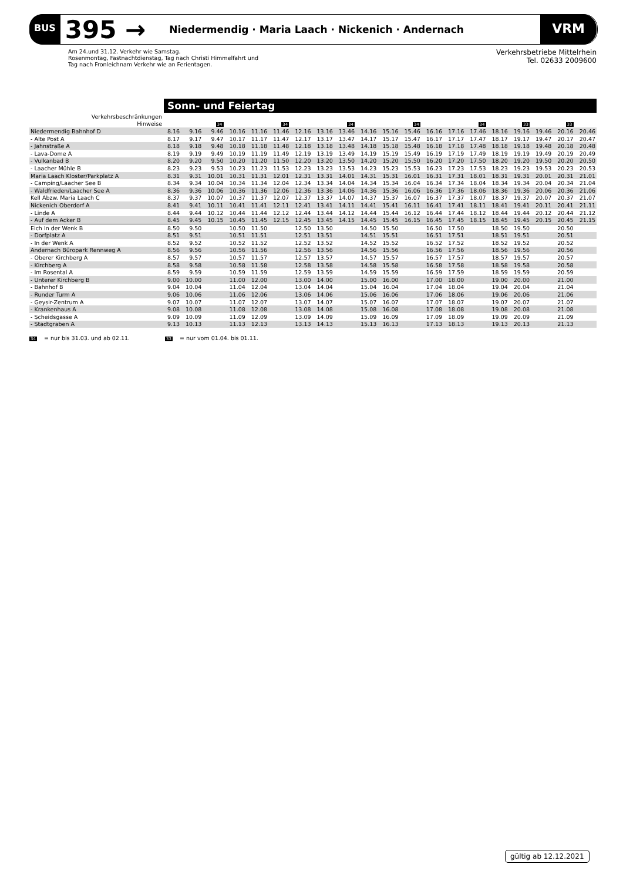BUS 395 → Niedermendig · Maria Laach · Nickenich · Andernach VRM
Am 24.und 31.12. Verkehr wie Samstag.
Rosenmontag, Fastnachtdienstag, Tag nach Christi Himmelfahrt und
Tag nach Fronleichnam Verkehr wie an Ferientagen.
Verkehrsbetriebe Mittelrhein
Tel. 02633 2009600
Sonn- und Feiertag
| Verkehrsbeschränkungen | | | | | | | | | | | | | | | | | | | | |
| Hinweise | | | 34 | | | 34 | | | 34 | | | 34 | | | 34 | | 33 | | 33 | |
| Niedermendig Bahnhof D | 8.16 | 9.16 | 9.46 | 10.16 | 11.16 | 11.46 | 12.16 | 13.16 | 13.46 | 14.16 | 15.16 | 15.46 | 16.16 | 17.16 | 17.46 | 18.16 | 19.16 | 19.46 | 20.16 | 20.46 |
| - Alte Post A | 8.17 | 9.17 | 9.47 | 10.17 | 11.17 | 11.47 | 12.17 | 13.17 | 13.47 | 14.17 | 15.17 | 15.47 | 16.17 | 17.17 | 17.47 | 18.17 | 19.17 | 19.47 | 20.17 | 20.47 |
| - Jahnstraße A | 8.18 | 9.18 | 9.48 | 10.18 | 11.18 | 11.48 | 12.18 | 13.18 | 13.48 | 14.18 | 15.18 | 15.48 | 16.18 | 17.18 | 17.48 | 18.18 | 19.18 | 19.48 | 20.18 | 20.48 |
| - Lava-Dome A | 8.19 | 9.19 | 9.49 | 10.19 | 11.19 | 11.49 | 12.19 | 13.19 | 13.49 | 14.19 | 15.19 | 15.49 | 16.19 | 17.19 | 17.49 | 18.19 | 19.19 | 19.49 | 20.19 | 20.49 |
| - Vulkanbad B | 8.20 | 9.20 | 9.50 | 10.20 | 11.20 | 11.50 | 12.20 | 13.20 | 13.50 | 14.20 | 15.20 | 15.50 | 16.20 | 17.20 | 17.50 | 18.20 | 19.20 | 19.50 | 20.20 | 20.50 |
| - Laacher Mühle B | 8.23 | 9.23 | 9.53 | 10.23 | 11.23 | 11.53 | 12.23 | 13.23 | 13.53 | 14.23 | 15.23 | 15.53 | 16.23 | 17.23 | 17.53 | 18.23 | 19.23 | 19.53 | 20.23 | 20.53 |
| Maria Laach Kloster/Parkplatz A | 8.31 | 9.31 | 10.01 | 10.31 | 11.31 | 12.01 | 12.31 | 13.31 | 14.01 | 14.31 | 15.31 | 16.01 | 16.31 | 17.31 | 18.01 | 18.31 | 19.31 | 20.01 | 20.31 | 21.01 |
| - Camping/Laacher See B | 8.34 | 9.34 | 10.04 | 10.34 | 11.34 | 12.04 | 12.34 | 13.34 | 14.04 | 14.34 | 15.34 | 16.04 | 16.34 | 17.34 | 18.04 | 18.34 | 19.34 | 20.04 | 20.34 | 21.04 |
| - Waldfrieden/Laacher See A | 8.36 | 9.36 | 10.06 | 10.36 | 11.36 | 12.06 | 12.36 | 13.36 | 14.06 | 14.36 | 15.36 | 16.06 | 16.36 | 17.36 | 18.06 | 18.36 | 19.36 | 20.06 | 20.36 | 21.06 |
| Kell Abzw. Maria Laach C | 8.37 | 9.37 | 10.07 | 10.37 | 11.37 | 12.07 | 12.37 | 13.37 | 14.07 | 14.37 | 15.37 | 16.07 | 16.37 | 17.37 | 18.07 | 18.37 | 19.37 | 20.07 | 20.37 | 21.07 |
| Nickenich Oberdorf A | 8.41 | 9.41 | 10.11 | 10.41 | 11.41 | 12.11 | 12.41 | 13.41 | 14.11 | 14.41 | 15.41 | 16.11 | 16.41 | 17.41 | 18.11 | 18.41 | 19.41 | 20.11 | 20.41 | 21.11 |
| - Linde A | 8.44 | 9.44 | 10.12 | 10.44 | 11.44 | 12.12 | 12.44 | 13.44 | 14.12 | 14.44 | 15.44 | 16.12 | 16.44 | 17.44 | 18.12 | 18.44 | 19.44 | 20.12 | 20.44 | 21.12 |
| - Auf dem Acker B | 8.45 | 9.45 | 10.15 | 10.45 | 11.45 | 12.15 | 12.45 | 13.45 | 14.15 | 14.45 | 15.45 | 16.15 | 16.45 | 17.45 | 18.15 | 18.45 | 19.45 | 20.15 | 20.45 | 21.15 |
| Eich In der Wenk B | 8.50 | 9.50 | | 10.50 | 11.50 | | 12.50 | 13.50 | | 14.50 | 15.50 | | 16.50 | 17.50 | | 18.50 | 19.50 | | 20.50 | |
| - Dorfplatz A | 8.51 | 9.51 | | 10.51 | 11.51 | | 12.51 | 13.51 | | 14.51 | 15.51 | | 16.51 | 17.51 | | 18.51 | 19.51 | | 20.51 | |
| - In der Wenk A | 8.52 | 9.52 | | 10.52 | 11.52 | | 12.52 | 13.52 | | 14.52 | 15.52 | | 16.52 | 17.52 | | 18.52 | 19.52 | | 20.52 | |
| Andernach Büropark Rennweg A | 8.56 | 9.56 | | 10.56 | 11.56 | | 12.56 | 13.56 | | 14.56 | 15.56 | | 16.56 | 17.56 | | 18.56 | 19.56 | | 20.56 | |
| - Oberer Kirchberg A | 8.57 | 9.57 | | 10.57 | 11.57 | | 12.57 | 13.57 | | 14.57 | 15.57 | | 16.57 | 17.57 | | 18.57 | 19.57 | | 20.57 | |
| - Kirchberg A | 8.58 | 9.58 | | 10.58 | 11.58 | | 12.58 | 13.58 | | 14.58 | 15.58 | | 16.58 | 17.58 | | 18.58 | 19.58 | | 20.58 | |
| - Im Rosental A | 8.59 | 9.59 | | 10.59 | 11.59 | | 12.59 | 13.59 | | 14.59 | 15.59 | | 16.59 | 17.59 | | 18.59 | 19.59 | | 20.59 | |
| - Unterer Kirchberg B | 9.00 | 10.00 | | 11.00 | 12.00 | | 13.00 | 14.00 | | 15.00 | 16.00 | | 17.00 | 18.00 | | 19.00 | 20.00 | | 21.00 | |
| - Bahnhof B | 9.04 | 10.04 | | 11.04 | 12.04 | | 13.04 | 14.04 | | 15.04 | 16.04 | | 17.04 | 18.04 | | 19.04 | 20.04 | | 21.04 | |
| - Runder Turm A | 9.06 | 10.06 | | 11.06 | 12.06 | | 13.06 | 14.06 | | 15.06 | 16.06 | | 17.06 | 18.06 | | 19.06 | 20.06 | | 21.06 | |
| - Geysir-Zentrum A | 9.07 | 10.07 | | 11.07 | 12.07 | | 13.07 | 14.07 | | 15.07 | 16.07 | | 17.07 | 18.07 | | 19.07 | 20.07 | | 21.07 | |
| - Krankenhaus A | 9.08 | 10.08 | | 11.08 | 12.08 | | 13.08 | 14.08 | | 15.08 | 16.08 | | 17.08 | 18.08 | | 19.08 | 20.08 | | 21.08 | |
| - Scheidsgasse A | 9.09 | 10.09 | | 11.09 | 12.09 | | 13.09 | 14.09 | | 15.09 | 16.09 | | 17.09 | 18.09 | | 19.09 | 20.09 | | 21.09 | |
| - Stadtgraben A | 9.13 | 10.13 | | 11.13 | 12.13 | | 13.13 | 14.13 | | 15.13 | 16.13 | | 17.13 | 18.13 | | 19.13 | 20.13 | | 21.13 | |
34 = nur bis 31.03. und ab 02.11.
33 = nur vom 01.04. bis 01.11.
gültig ab 12.12.2021